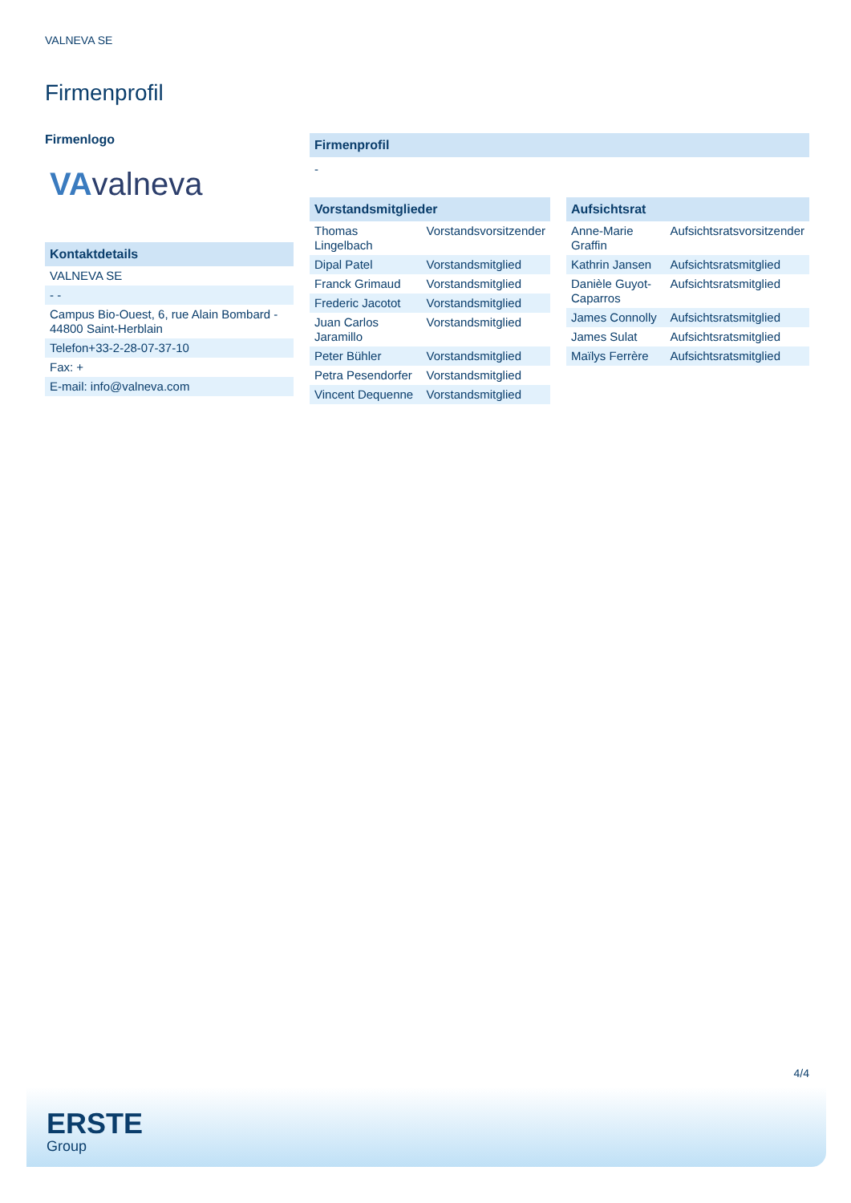VALNEVA SE
Firmenprofil
Firmenlogo
VAvalneva
| Kontaktdetails |
| --- |
| VALNEVA SE |
| - - |
| Campus Bio-Ouest, 6, rue Alain Bombard - 44800 Saint-Herblain |
| Telefon+33-2-28-07-37-10 |
| Fax: + |
| E-mail: info@valneva.com |
Firmenprofil
-
| Vorstandsmitglieder | |
| --- | --- |
| Thomas Lingelbach | Vorstandsvorsitzender |
| Dipal Patel | Vorstandsmitglied |
| Franck Grimaud | Vorstandsmitglied |
| Frederic Jacotot | Vorstandsmitglied |
| Juan Carlos Jaramillo | Vorstandsmitglied |
| Peter Bühler | Vorstandsmitglied |
| Petra Pesendorfer | Vorstandsmitglied |
| Vincent Dequenne | Vorstandsmitglied |
| Aufsichtsrat | |
| --- | --- |
| Anne-Marie Graffin | Aufsichtsratsvorsitzender |
| Kathrin Jansen | Aufsichtsratsmitglied |
| Danièle Guyot-Caparros | Aufsichtsratsmitglied |
| James Connolly | Aufsichtsratsmitglied |
| James Sulat | Aufsichtsratsmitglied |
| Maïlys Ferrère | Aufsichtsratsmitglied |
4/4
ERSTE
Group